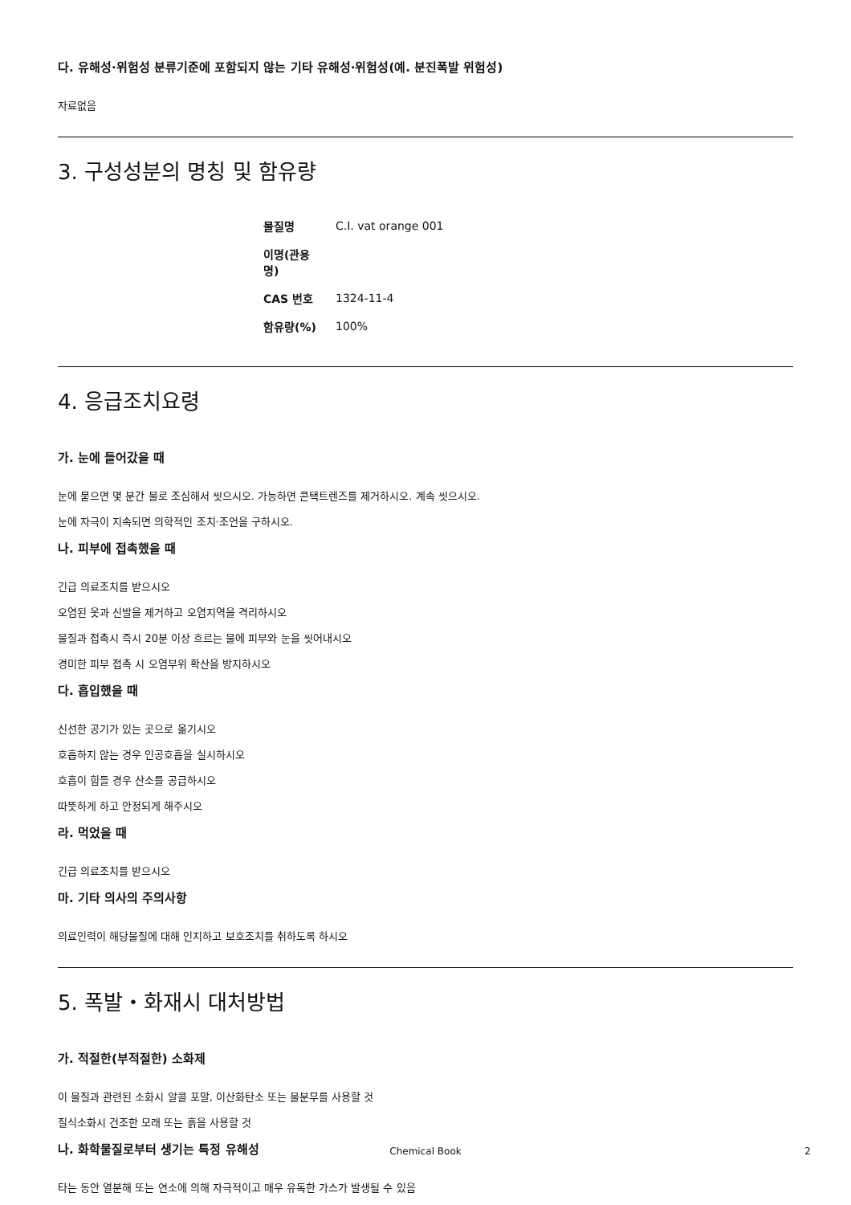다. 유해성·위험성 분류기준에 포함되지 않는 기타 유해성·위험성(예. 분진폭발 위험성)
자료없음
3. 구성성분의 명칭 및 함유량
| 물질명 | C.I. vat orange 001 |
| 이명(관용명) | |
| CAS 번호 | 1324-11-4 |
| 함유량(%) | 100% |
4. 응급조치요령
가. 눈에 들어갔을 때
눈에 묻으면 몇 분간 물로 조심해서 씻으시오. 가능하면 콘택트렌즈를 제거하시오. 계속 씻으시오.
눈에 자극이 지속되면 의학적인 조치·조언을 구하시오.
나. 피부에 접촉했을 때
긴급 의료조치를 받으시오
오염된 옷과 신발을 제거하고 오염지역을 격리하시오
물질과 접촉시 즉시 20분 이상 흐르는 물에 피부와 눈을 씻어내시오
경미한 피부 접촉 시 오염부위 확산을 방지하시오
다. 흡입했을 때
신선한 공기가 있는 곳으로 옮기시오
호흡하지 않는 경우 인공호흡을 실시하시오
호흡이 힘들 경우 산소를 공급하시오
따뜻하게 하고 안정되게 해주시오
라. 먹었을 때
긴급 의료조치를 받으시오
마. 기타 의사의 주의사항
의료인력이 해당물질에 대해 인지하고 보호조치를 취하도록 하시오
5. 폭발・화재시 대처방법
가. 적절한(부적절한) 소화제
이 물질과 관련된 소화시 알콜 포말, 이산화탄소 또는 물분무를 사용할 것
질식소화시 건조한 모래 또는 흙을 사용할 것
나. 화학물질로부터 생기는 특정 유해성
타는 동안 열분해 또는 연소에 의해 자극적이고 매우 유독한 가스가 발생될 수 있음
Chemical Book
2